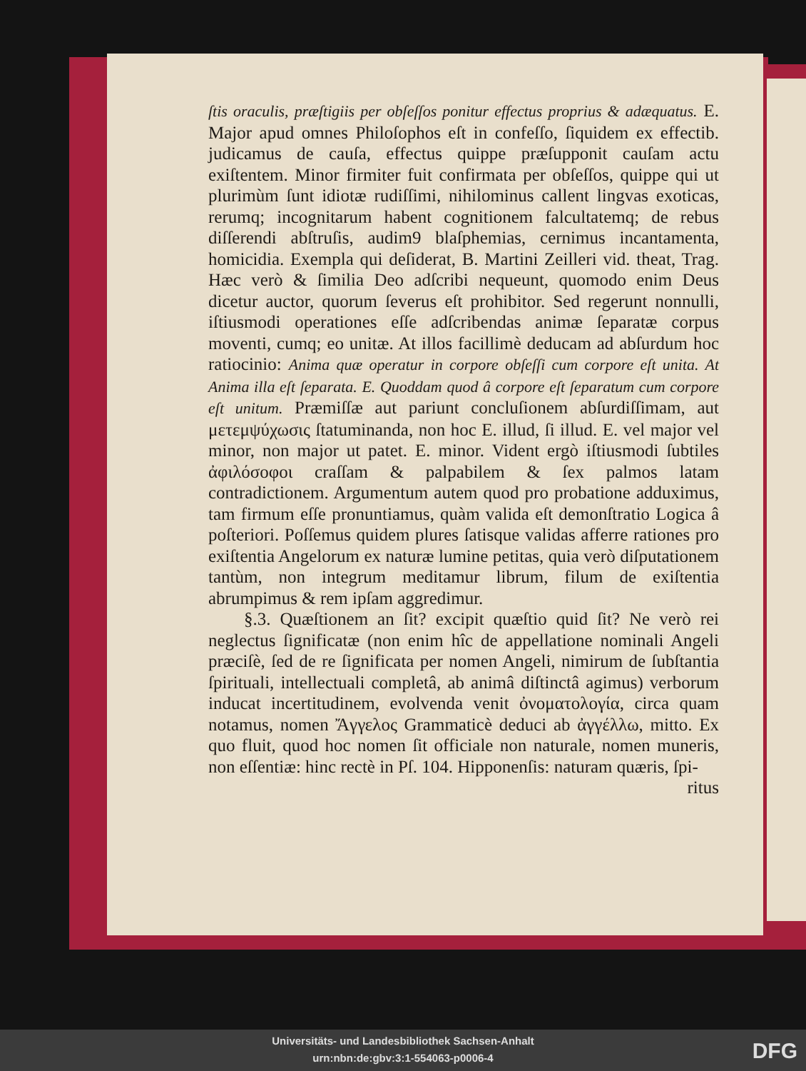ſtis oraculis, præſtigiis per obſeſſos ponitur effectus proprius & adæquatus. E. Major apud omnes Philoſophos eſt in confeſſo, ſiquidem ex effectib. judicamus de cauſa, effectus quippe præſupponit cauſam actu exiſtentem. Minor firmiter fuit confirmata per obſeſſos, quippe qui ut plurimùm ſunt idiotæ rudiſſimi, nihilominus callent lingvas exoticas, rerumq; incognitarum habent cognitionem falcultatemq; de rebus diſſerendi abſtruſis, audim9 blaſphemias, cernimus incantamenta, homicidia. Exempla qui deſiderat, B. Martini Zeilleri vid. theat, Trag. Hæc verò & ſimilia Deo adſcribi nequeunt, quomodo enim Deus dicetur auctor, quorum ſeverus eſt prohibitor. Sed regerunt nonnulli, iſtiusmodi operationes eſſe adſcribendas animæ ſeparatæ corpus moventi, cumq; eo unitæ. At illos facillimè deducam ad abſurdum hoc ratiocinio: Anima quæ operatur in corpore obſeſſi cum corpore eſt unita. At Anima illa eſt ſeparata. E. Quoddam quod â corpore eſt ſeparatum cum corpore eſt unitum. Præmiſſæ aut pariunt concluſionem abſurdiſſimam, aut μετεμψύχωσις ſtatuminanda, non hoc E. illud, ſi illud. E. vel major vel minor, non major ut patet. E. minor. Vident ergò iſtiusmodi ſubtiles ἀφιλόσοφοι craſſam & palpabilem & ſex palmos latam contradictionem. Argumentum autem quod pro probatione adduximus, tam firmum eſſe pronuntiamus, quàm valida eſt demonſtratio Logica â poſteriori. Poſſemus quidem plures ſatisque validas afferre rationes pro exiſtentia Angelorum ex naturæ lumine petitas, quia verò diſputationem tantùm, non integrum meditamur librum, filum de exiſtentia abrumpimus & rem ipſam aggredimur.
§.3. Quæſtionem an ſit? excipit quæſtio quid ſit? Ne verò rei neglectus ſignificatæ (non enim hîc de appellatione nominali Angeli præciſè, ſed de re ſignificata per nomen Angeli, nimirum de ſubſtantia ſpirituali, intellectuali completâ, ab animâ diſtinctâ agimus) verborum inducat incertitudinem, evolvenda venit ὀνοματολογία, circa quam notamus, nomen Ἄγγελος Grammaticè deduci ab ἀγγέλλω, mitto. Ex quo fluit, quod hoc nomen ſit officiale non naturale, nomen muneris, non eſſentiæ: hinc rectè in Pſ. 104. Hipponenſis: naturam quæris, ſpi-
ritus
Universitäts- und Landesbibliothek Sachsen-Anhalt
urn:nbn:de:gbv:3:1-554063-p0006-4
DFG